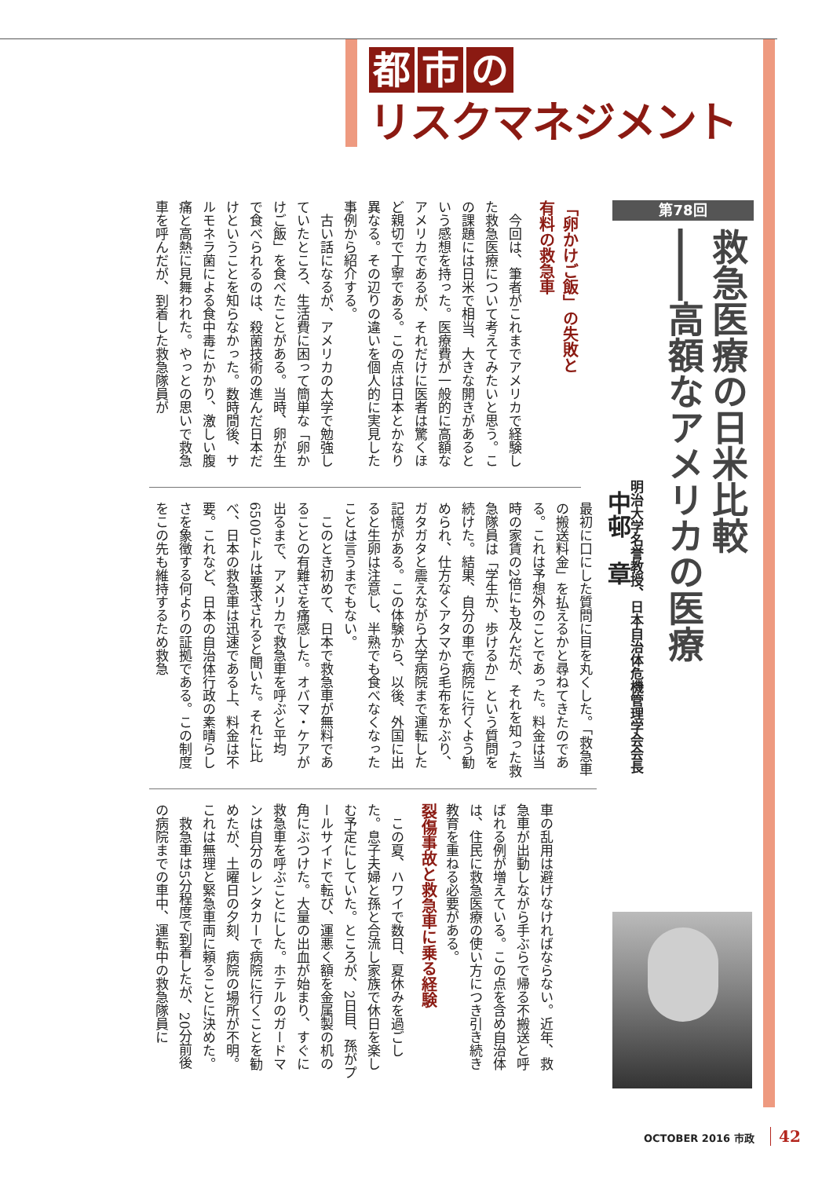都 市 の
リスクマネジメント
第78回
救急医療の日米比較
――高額なアメリカの医療
明治大学名誉教授、日本自治体危機管理学会会長
中邨　章
「卵かけご飯」の失敗と
有料の救急車
今回は、筆者がこれまでアメリカで経験した救急医療について考えてみたいと思う。この課題には日米で相当、大きな開きがあるという感想を持った。医療費が一般的に高額なアメリカであるが、それだけに医者は驚くほど親切で丁寧である。この点は日本とかなり異なる。その辺りの違いを個人的に実見した事例から紹介する。
古い話になるが、アメリカの大学で勉強していたところ、生活費に困って簡単な「卵かけご飯」を食べたことがある。当時、卵が生で食べられるのは、殺菌技術の進んだ日本だけということを知らなかった。数時間後、サルモネラ菌による食中毒にかかり、激しい腹痛と高熱に見舞われた。やっとの思いで救急車を呼んだが、到着した救急隊員が
最初に口にした質問に目を丸くした。「救急車の搬送料金」を払えるかと尋ねてきたのである。これは予想外のことであった。料金は当時の家賃の2倍にも及んだが、それを知った救急隊員は「学生か、歩けるか」という質問を続けた。結果、自分の車で病院に行くよう勧められ、仕方なくアタマから毛布をかぶり、ガタガタと震えながら大学病院まで運転した記憶がある。この体験から、以後、外国に出ると生卵は注意し、半熟でも食べなくなったことは言うまでもない。
このとき初めて、日本で救急車が無料であることの有難さを痛感した。オバマ・ケアが出るまで、アメリカで救急車を呼ぶと平均6500ドルは要求されると聞いた。それに比べ、日本の救急車は迅速である上、料金は不要。これなど、日本の自治体行政の素晴らしさを象徴する何よりの証拠である。この制度をこの先も維持するため救急
車の乱用は避けなければならない。近年、救急車が出動しながら手ぶらで帰る不搬送と呼ばれる例が増えている。この点を含め自治体は、住民に救急医療の使い方につき引き続き教育を重ねる必要がある。
裂傷事故と救急車に乗る経験
この夏、ハワイで数日、夏休みを過ごした。息子夫婦と孫と合流し家族で休日を楽しむ予定にしていた。ところが、2日目、孫がプールサイドで転び、運悪く額を金属製の机の角にぶつけた。大量の出血が始まり、すぐに救急車を呼ぶことにした。ホテルのガードマンは自分のレンタカーで病院に行くことを勧めたが、土曜日の夕刻、病院の場所が不明。これは無理と緊急車両に頼ることに決めた。
救急車は5分程度で到着したが、20分前後の病院までの車中、運転中の救急隊員に
OCTOBER 2016 市政 42